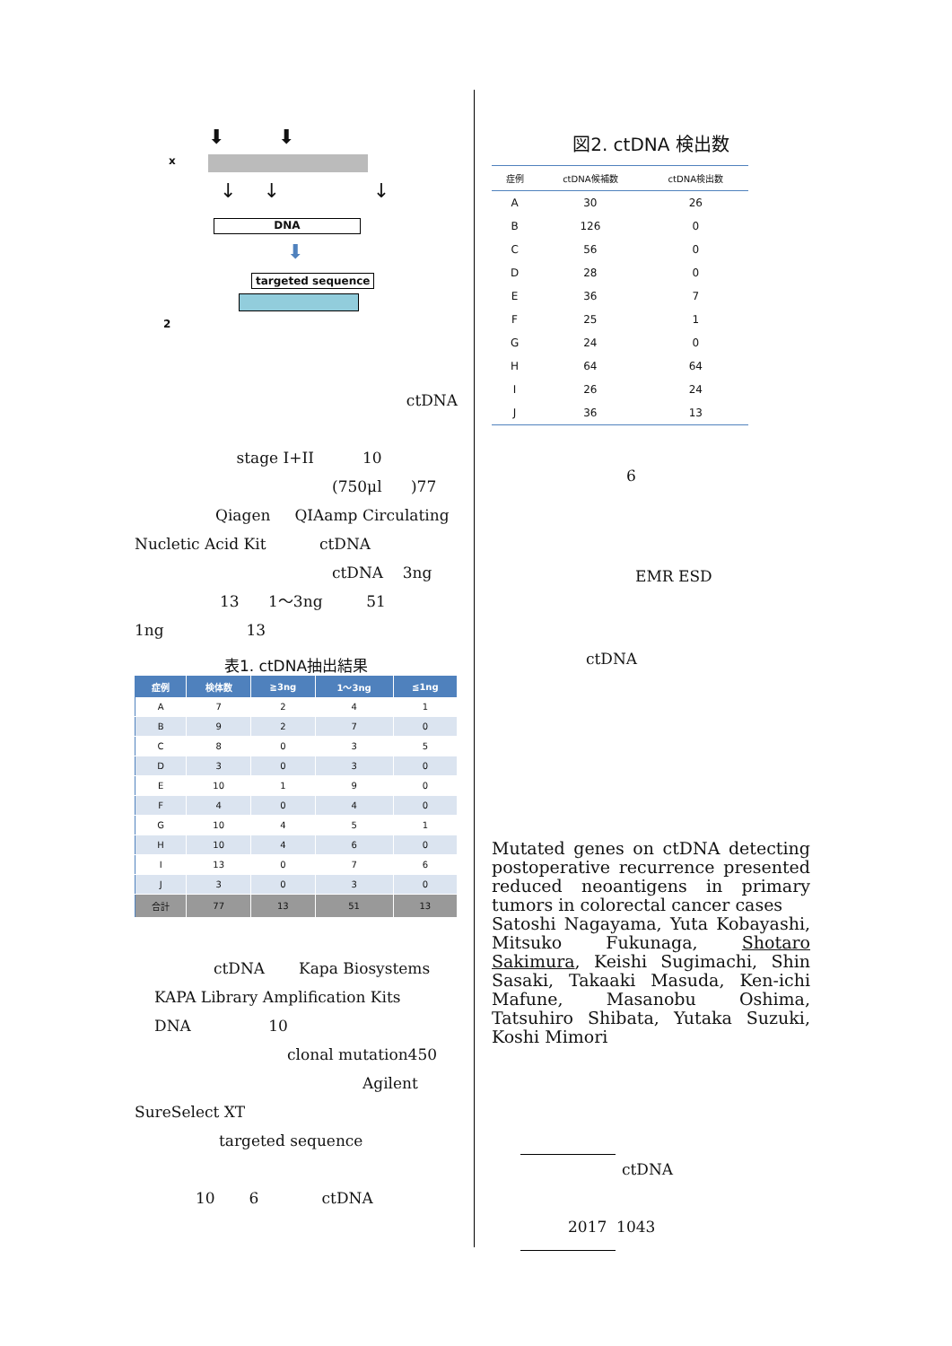x
⬇ ⬇
↓↓ ↓
DNA
⬇
targeted sequence
2
ctDNA
stage I+II 10
(750μl )77
Qiagen QIAamp Circulating
Nucletic Acid Kit ctDNA
ctDNA 3ng
13 1～3ng 51
1ng 13
表1. ctDNA抽出結果
| 症例 | 検体数 | ≧3ng | 1～3ng | ≦1ng |
| --- | --- | --- | --- | --- |
| A | 7 | 2 | 4 | 1 |
| B | 9 | 2 | 7 | 0 |
| C | 8 | 0 | 3 | 5 |
| D | 3 | 0 | 3 | 0 |
| E | 10 | 1 | 9 | 0 |
| F | 4 | 0 | 4 | 0 |
| G | 10 | 4 | 5 | 1 |
| H | 10 | 4 | 6 | 0 |
| I | 13 | 0 | 7 | 6 |
| J | 3 | 0 | 3 | 0 |
| 合計 | 77 | 13 | 51 | 13 |
ctDNA Kapa Biosystems
KAPA Library Amplification Kits
DNA 10
clonal mutation450
Agilent
SureSelect XT
targeted sequence
10 6 ctDNA
図2. ctDNA 検出数
| 症例 | ctDNA候補数 | ctDNA検出数 |
| --- | --- | --- |
| A | 30 | 26 |
| B | 126 | 0 |
| C | 56 | 0 |
| D | 28 | 0 |
| E | 36 | 7 |
| F | 25 | 1 |
| G | 24 | 0 |
| H | 64 | 64 |
| I | 26 | 24 |
| J | 36 | 13 |
6
EMR ESD
ctDNA
Mutated genes on ctDNA detecting postoperative recurrence presented reduced neoantigens in primary tumors in colorectal cancer cases
Satoshi Nagayama, Yuta Kobayashi, Mitsuko Fukunaga, Shotaro Sakimura, Keishi Sugimachi, Shin Sasaki, Takaaki Masuda, Ken-ichi Mafune, Masanobu Oshima, Tatsuhiro Shibata, Yutaka Suzuki, Koshi Mimori
ctDNA
2017 1043